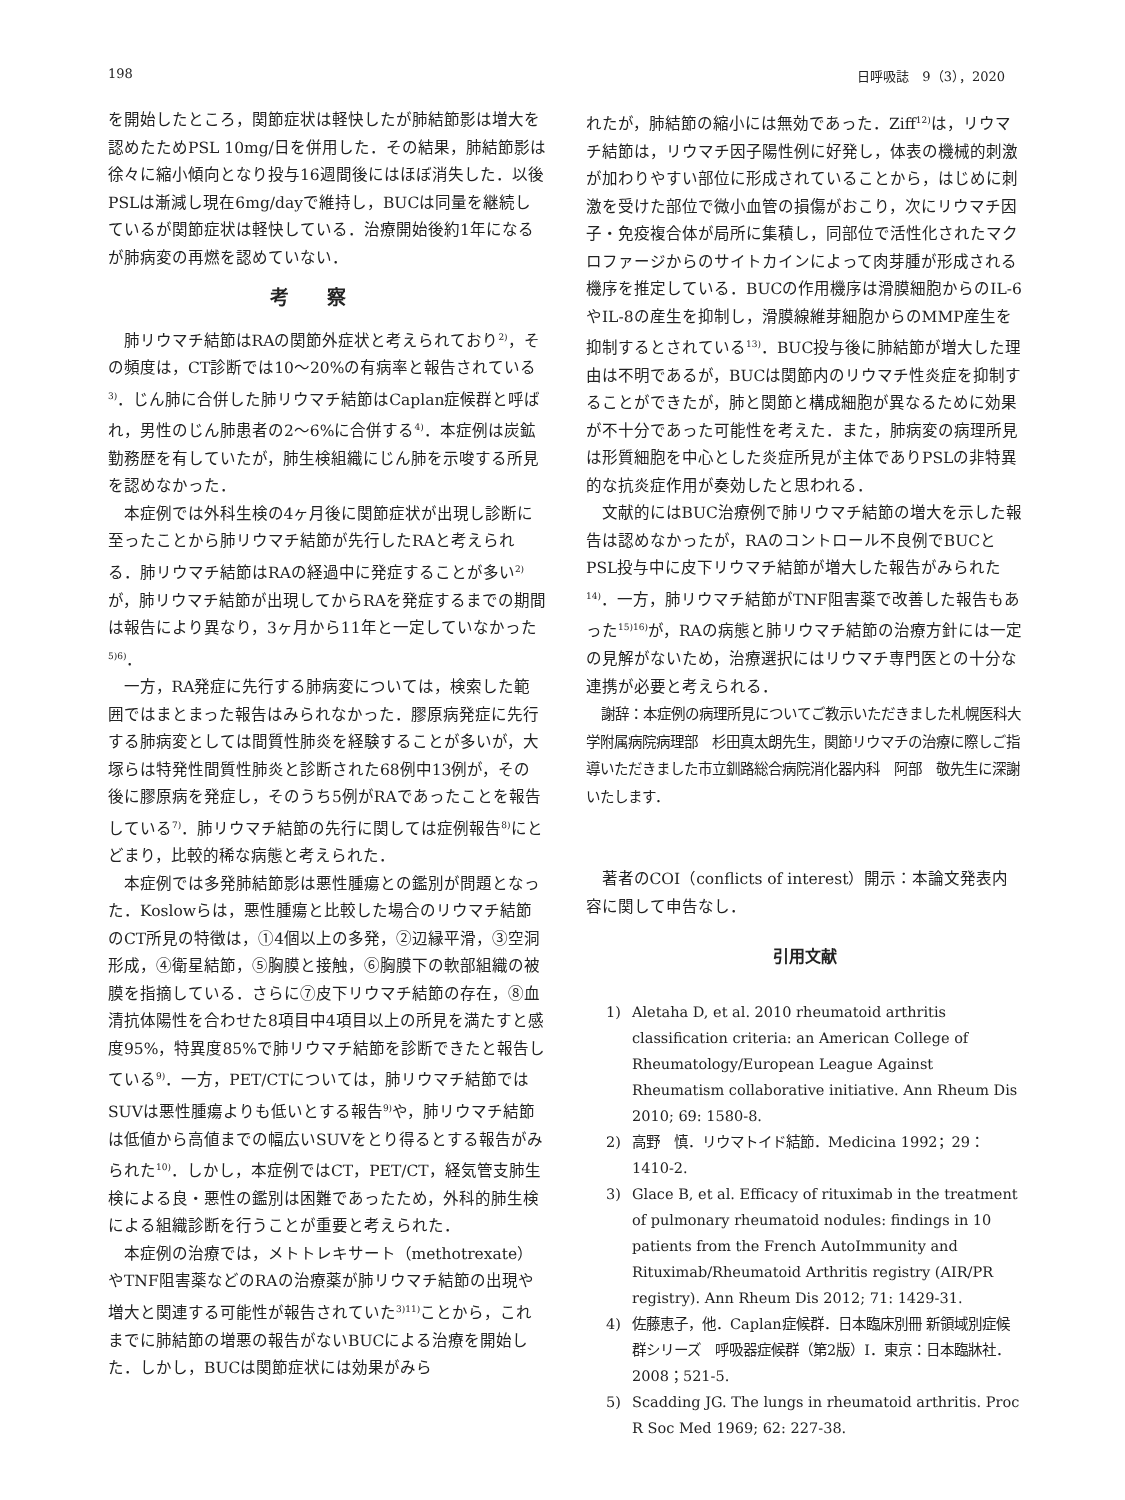198 日呼吸誌　9（3），2020
を開始したところ，関節症状は軽快したが肺結節影は増大を認めたためPSL 10mg/日を併用した．その結果，肺結節影は徐々に縮小傾向となり投与16週間後にはほぼ消失した．以後PSLは漸減し現在6mg/dayで維持し，BUCは同量を継続しているが関節症状は軽快している．治療開始後約1年になるが肺病変の再燃を認めていない．
考察
肺リウマチ結節はRAの関節外症状と考えられており<sup>2)</sup>，その頻度は，CT診断では10～20%の有病率と報告されている<sup>3)</sup>．じん肺に合併した肺リウマチ結節はCaplan症候群と呼ばれ，男性のじん肺患者の2～6%に合併する<sup>4)</sup>．本症例は炭鉱勤務歴を有していたが，肺生検組織にじん肺を示唆する所見を認めなかった．
本症例では外科生検の4ヶ月後に関節症状が出現し診断に至ったことから肺リウマチ結節が先行したRAと考えられる．肺リウマチ結節はRAの経過中に発症することが多い<sup>2)</sup>が，肺リウマチ結節が出現してからRAを発症するまでの期間は報告により異なり，3ヶ月から11年と一定していなかった<sup>5)6)</sup>．
一方，RA発症に先行する肺病変については，検索した範囲ではまとまった報告はみられなかった．膠原病発症に先行する肺病変としては間質性肺炎を経験することが多いが，大塚らは特発性間質性肺炎と診断された68例中13例が，その後に膠原病を発症し，そのうち5例がRAであったことを報告している<sup>7)</sup>．肺リウマチ結節の先行に関しては症例報告<sup>8)</sup>にとどまり，比較的稀な病態と考えられた．
本症例では多発肺結節影は悪性腫瘍との鑑別が問題となった．Koslowらは，悪性腫瘍と比較した場合のリウマチ結節のCT所見の特徴は，①4個以上の多発，②辺縁平滑，③空洞形成，④衛星結節，⑤胸膜と接触，⑥胸膜下の軟部組織の被膜を指摘している．さらに⑦皮下リウマチ結節の存在，⑧血清抗体陽性を合わせた8項目中4項目以上の所見を満たすと感度95%，特異度85%で肺リウマチ結節を診断できたと報告している<sup>9)</sup>．一方，PET/CTについては，肺リウマチ結節ではSUVは悪性腫瘍よりも低いとする報告<sup>9)</sup>や，肺リウマチ結節は低値から高値までの幅広いSUVをとり得るとする報告がみられた<sup>10)</sup>．しかし，本症例ではCT，PET/CT，経気管支肺生検による良・悪性の鑑別は困難であったため，外科的肺生検による組織診断を行うことが重要と考えられた．
本症例の治療では，メトトレキサート（methotrexate）やTNF阻害薬などのRAの治療薬が肺リウマチ結節の出現や増大と関連する可能性が報告されていた<sup>3)11)</sup>ことから，これまでに肺結節の増悪の報告がないBUCによる治療を開始した．しかし，BUCは関節症状には効果がみら
れたが，肺結節の縮小には無効であった．Ziff<sup>12)</sup>は，リウマチ結節は，リウマチ因子陽性例に好発し，体表の機械的刺激が加わりやすい部位に形成されていることから，はじめに刺激を受けた部位で微小血管の損傷がおこり，次にリウマチ因子・免疫複合体が局所に集積し，同部位で活性化されたマクロファージからのサイトカインによって肉芽腫が形成される機序を推定している．BUCの作用機序は滑膜細胞からのIL-6やIL-8の産生を抑制し，滑膜線維芽細胞からのMMP産生を抑制するとされている<sup>13)</sup>．BUC投与後に肺結節が増大した理由は不明であるが，BUCは関節内のリウマチ性炎症を抑制することができたが，肺と関節と構成細胞が異なるために効果が不十分であった可能性を考えた．また，肺病変の病理所見は形質細胞を中心とした炎症所見が主体でありPSLの非特異的な抗炎症作用が奏効したと思われる．
文献的にはBUC治療例で肺リウマチ結節の増大を示した報告は認めなかったが，RAのコントロール不良例でBUCとPSL投与中に皮下リウマチ結節が増大した報告がみられた<sup>14)</sup>．一方，肺リウマチ結節がTNF阻害薬で改善した報告もあった<sup>15)16)</sup>が，RAの病態と肺リウマチ結節の治療方針には一定の見解がないため，治療選択にはリウマチ専門医との十分な連携が必要と考えられる．
謝辞：本症例の病理所見についてご教示いただきました札幌医科大学附属病院病理部　杉田真太朗先生，関節リウマチの治療に際しご指導いただきました市立釧路総合病院消化器内科　阿部　敬先生に深謝いたします．
著者のCOI（conflicts of interest）開示：本論文発表内容に関して申告なし．
引用文献
1) Aletaha D, et al. 2010 rheumatoid arthritis classification criteria: an American College of Rheumatology/European League Against Rheumatism collaborative initiative. Ann Rheum Dis 2010; 69: 1580-8.
2) 高野　慎．リウマトイド結節．Medicina 1992；29：1410-2.
3) Glace B, et al. Efficacy of rituximab in the treatment of pulmonary rheumatoid nodules: findings in 10 patients from the French AutoImmunity and Rituximab/Rheumatoid Arthritis registry (AIR/PR registry). Ann Rheum Dis 2012; 71: 1429-31.
4) 佐藤恵子，他．Caplan症候群．日本臨床別冊 新領域別症候群シリーズ　呼吸器症候群（第2版）Ⅰ．東京：日本臨牀社．2008；521-5.
5) Scadding JG. The lungs in rheumatoid arthritis. Proc R Soc Med 1969; 62: 227-38.